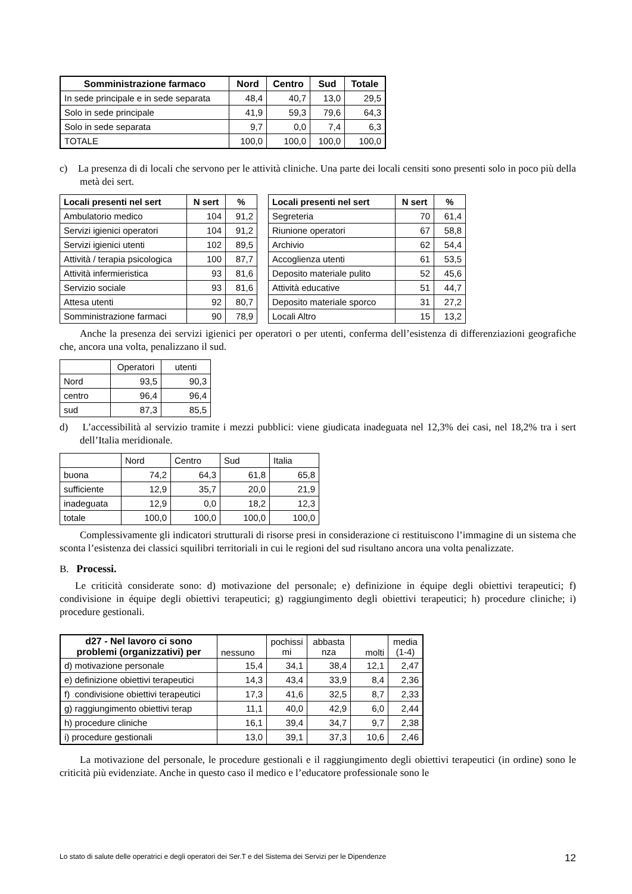| Somministrazione farmaco | Nord | Centro | Sud | Totale |
| --- | --- | --- | --- | --- |
| In sede principale e in sede separata | 48,4 | 40,7 | 13,0 | 29,5 |
| Solo in sede principale | 41,9 | 59,3 | 79,6 | 64,3 |
| Solo in sede separata | 9,7 | 0,0 | 7,4 | 6,3 |
| TOTALE | 100,0 | 100,0 | 100,0 | 100,0 |
c) La presenza di di locali che servono per le attività cliniche. Una parte dei locali censiti sono presenti solo in poco più della metà dei sert.
| Locali presenti nel sert | N sert | % |
| --- | --- | --- |
| Ambulatorio medico | 104 | 91,2 |
| Servizi igienici operatori | 104 | 91,2 |
| Servizi igienici utenti | 102 | 89,5 |
| Attività / terapia psicologica | 100 | 87,7 |
| Attività infermieristica | 93 | 81,6 |
| Servizio sociale | 93 | 81,6 |
| Attesa utenti | 92 | 80,7 |
| Somministrazione farmaci | 90 | 78,9 |
| Locali presenti nel sert | N sert | % |
| --- | --- | --- |
| Segreteria | 70 | 61,4 |
| Riunione operatori | 67 | 58,8 |
| Archivio | 62 | 54,4 |
| Accoglienza utenti | 61 | 53,5 |
| Deposito materiale pulito | 52 | 45,6 |
| Attività educative | 51 | 44,7 |
| Deposito materiale sporco | 31 | 27,2 |
| Locali Altro | 15 | 13,2 |
Anche la presenza dei servizi igienici per operatori o per utenti, conferma dell’esistenza di differenziazioni geografiche che, ancora una volta, penalizzano il sud.
| | Operatori | utenti |
| Nord | 93,5 | 90,3 |
| centro | 96,4 | 96,4 |
| sud | 87,3 | 85,5 |
d) L’accessibilità al servizio tramite i mezzi pubblici: viene giudicata inadeguata nel 12,3% dei casi, nel 18,2% tra i sert dell’Italia meridionale.
| | Nord | Centro | Sud | Italia |
| buona | 74,2 | 64,3 | 61,8 | 65,8 |
| sufficiente | 12,9 | 35,7 | 20,0 | 21,9 |
| inadeguata | 12,9 | 0,0 | 18,2 | 12,3 |
| totale | 100,0 | 100,0 | 100,0 | 100,0 |
Complessivamente gli indicatori strutturali di risorse presi in considerazione ci restituiscono l’immagine di un sistema che sconta l’esistenza dei classici squilibri territoriali in cui le regioni del sud risultano ancora una volta penalizzate.
B. Processi.
Le criticità considerate sono: d) motivazione del personale; e) definizione in équipe degli obiettivi terapeutici; f) condivisione in équipe degli obiettivi terapeutici; g) raggiungimento degli obiettivi terapeutici; h) procedure cliniche; i) procedure gestionali.
| d27 - Nel lavoro ci sono problemi (organizzativi) per | nessuno | pochissi mi | abbasta nza | molti | media (1-4) |
| d) motivazione personale | 15,4 | 34,1 | 38,4 | 12,1 | 2,47 |
| e) definizione obiettivi terapeutici | 14,3 | 43,4 | 33,9 | 8,4 | 2,36 |
| f) condivisione obiettivi terapeutici | 17,3 | 41,6 | 32,5 | 8,7 | 2,33 |
| g) raggiungimento obiettivi terap | 11,1 | 40,0 | 42,9 | 6,0 | 2,44 |
| h) procedure cliniche | 16,1 | 39,4 | 34,7 | 9,7 | 2,38 |
| i) procedure gestionali | 13,0 | 39,1 | 37,3 | 10,6 | 2,46 |
La motivazione del personale, le procedure gestionali e il raggiungimento degli obiettivi terapeutici (in ordine) sono le criticità più evidenziate. Anche in questo caso il medico e l’educatore professionale sono le
Lo stato di salute delle operatrici e degli operatori dei Ser.T e del Sistema dei Servizi per le Dipendenze 12